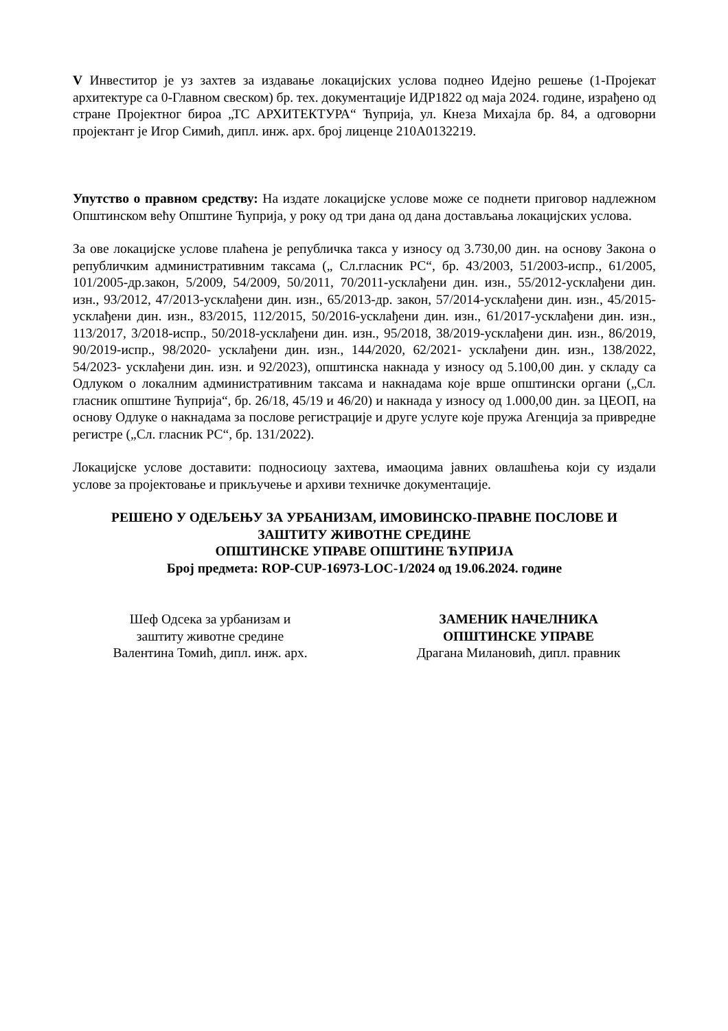V Инвеститор је уз захтев за издавање локацијских услова поднео Идејно решење (1-Пројекат архитектуре са 0-Главном свеском) бр. тех. документације ИДР1822 од маја 2024. године, израђено од стране Пројектног бироа „ТС АРХИТЕКТУРА“ Ћуприја, ул. Кнеза Михајла бр. 84, а одговорни пројектант је Игор Симић, дипл. инж. арх. број лиценце 210А0132219.
Упутство о правном средству: На издате локацијске услове може се поднети приговор надлежном Општинском већу Општине Ћуприја, у року од три дана од дана достављања локацијских услова.
За ове локацијске услове плаћена је републичка такса у износу од 3.730,00 дин. на основу Закона о републичким административним таксама („ Сл.гласник РС“, бр. 43/2003, 51/2003-испр., 61/2005, 101/2005-др.закон, 5/2009, 54/2009, 50/2011, 70/2011-усклађени дин. изн., 55/2012-усклађени дин. изн., 93/2012, 47/2013-усклађени дин. изн., 65/2013-др. закон, 57/2014-усклађени дин. изн., 45/2015-усклађени дин. изн., 83/2015, 112/2015, 50/2016-усклађени дин. изн., 61/2017-усклађени дин. изн., 113/2017, 3/2018-испр., 50/2018-усклађени дин. изн., 95/2018, 38/2019-усклађени дин. изн., 86/2019, 90/2019-испр., 98/2020- усклађени дин. изн., 144/2020, 62/2021- усклађени дин. изн., 138/2022, 54/2023- усклађени дин. изн. и 92/2023), општинска накнада у износу од 5.100,00 дин. у складу са Одлуком о локалним административним таксама и накнадама које врше општински органи („Сл. гласник општине Ћуприја“, бр. 26/18, 45/19 и 46/20) и накнада у износу од 1.000,00 дин. за ЦЕОП, на основу Одлуке о накнадама за послове регистрације и друге услуге које пружа Агенција за привредне регистре („Сл. гласник РС“, бр. 131/2022).
Локацијске услове доставити: подносиоцу захтева, имаоцима јавних овлашћења који су издали услове за пројектовање и прикључење и архиви техничке документације.
РЕШЕНО У ОДЕЉЕЊУ ЗА УРБАНИЗАМ, ИМОВИНСКО-ПРАВНЕ ПОСЛОВЕ И
ЗАШТИТУ ЖИВОТНЕ СРЕДИНЕ
ОПШТИНСКЕ УПРАВЕ ОПШТИНЕ ЋУПРИЈА
Број предмета: ROP-CUP-16973-LOC-1/2024 од 19.06.2024. године
Шеф Одсека за урбанизам и
заштиту животне средине
Валентина Томић, дипл. инж. арх.
ЗАМЕНИК НАЧЕЛНИКА
ОПШТИНСКЕ УПРАВЕ
Драгана Милановић, дипл. правник